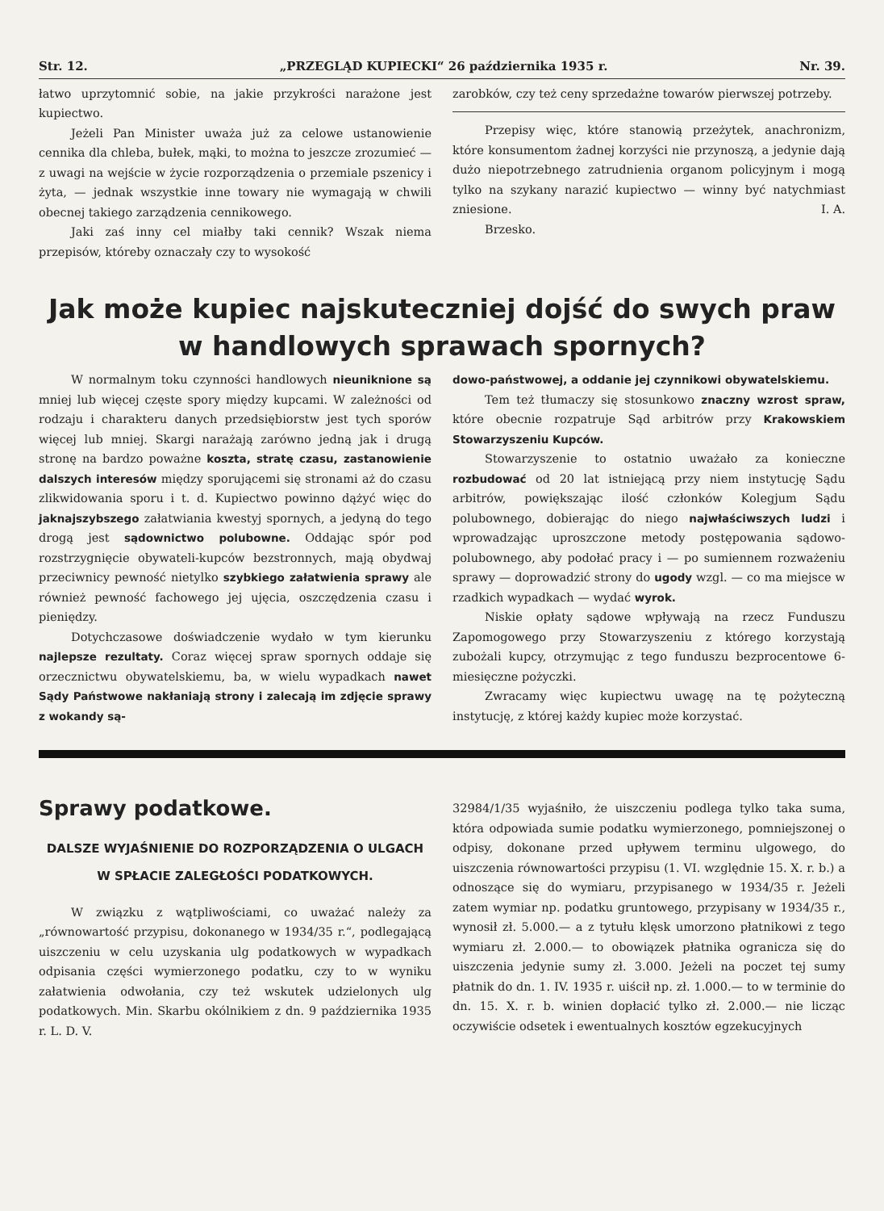Str. 12. „PRZEGLĄD KUPIECKI“ 26 października 1935 r. Nr. 39.
łatwo uprzytomnić sobie, na jakie przykrości narażone jest kupiectwo.
Jeżeli Pan Minister uważa już za celowe ustanowienie cennika dla chleba, bułek, mąki, to można to jeszcze zrozumieć — z uwagi na wejście w życie rozporządzenia o przemiale pszenicy i żyta, — jednak wszystkie inne towary nie wymagają w chwili obecnej takiego zarządzenia cennikowego.
Jaki zaś inny cel miałby taki cennik? Wszak niema przepisów, któreby oznaczały czy to wysokość
zarobków, czy też ceny sprzedażne towarów pierwszej potrzeby.
Przepisy więc, które stanowią przeżytek, anachronizm, które konsumentom żadnej korzyści nie przynoszą, a jedynie dają dużo niepotrzebnego zatrudnienia organom policyjnym i mogą tylko na szykany narazić kupiectwo — winny być natychmiast zniesione. I. A.
Brzesko.
Jak może kupiec najskuteczniej dojść do swych praw w handlowych sprawach spornych?
W normalnym toku czynności handlowych nieuniknione są mniej lub więcej częste spory między kupcami. W zależności od rodzaju i charakteru danych przedsiębiorstw jest tych sporów więcej lub mniej. Skargi narażają zarówno jedną jak i drugą stronę na bardzo poważne koszta, stratę czasu, zastanowienie dalszych interesów między sporującemi się stronami aż do czasu zlikwidowania sporu i t. d. Kupiectwo powinno dążyć więc do jaknajszybszego załatwiania kwestyj spornych, a jedyną do tego drogą jest sądownictwo polubowne. Oddając spór pod rozstrzygnięcie obywateli-kupców bezstronnych, mają obydwaj przeciwnicy pewność nietylko szybkiego załatwienia sprawy ale również pewność fachowego jej ujęcia, oszczędzenia czasu i pieniędzy.
Dotychczasowe doświadczenie wydało w tym kierunku najlepsze rezultaty. Coraz więcej spraw spornych oddaje się orzecznictwu obywatelskiemu, ba, w wielu wypadkach nawet Sądy Państwowe nakłaniają strony i zalecają im zdjęcie sprawy z wokandy są-
dowo-państwowej, a oddanie jej czynnikowi obywatelskiemu.
Tem też tłumaczy się stosunkowo znaczny wzrost spraw, które obecnie rozpatruje Sąd arbitrów przy Krakowskiem Stowarzyszeniu Kupców.
Stowarzyszenie to ostatnio uważało za konieczne rozbudować od 20 lat istniejącą przy niem instytucję Sądu arbitrów, powiększając ilość członków Kolegjum Sądu polubownego, dobierając do niego najwłaściwszych ludzi i wprowadzając uproszczone metody postępowania sądowo-polubownego, aby podołać pracy i — po sumiennem rozważeniu sprawy — doprowadzić strony do ugody wzgl. — co ma miejsce w rzadkich wypadkach — wydać wyrok.
Niskie opłaty sądowe wpływają na rzecz Funduszu Zapomogowego przy Stowarzyszeniu z którego korzystają zubożali kupcy, otrzymując z tego funduszu bezprocentowe 6-miesięczne pożyczki.
Zwracamy więc kupiectwu uwagę na tę pożyteczną instytucję, z której każdy kupiec może korzystać.
Sprawy podatkowe.
DALSZE WYJAŚNIENIE DO ROZPORZĄDZENIA O ULGACH W SPŁACIE ZALEGŁOŚCI PODATKOWYCH.
W związku z wątpliwościami, co uważać należy za „równowartość przypisu, dokonanego w 1934/35 r.“, podlegającą uiszczeniu w celu uzyskania ulg podatkowych w wypadkach odpisania części wymierzonego podatku, czy to w wyniku załatwienia odwołania, czy też wskutek udzielonych ulg podatkowych. Min. Skarbu okólnikiem z dn. 9 października 1935 r. L. D. V.
32984/1/35 wyjaśniło, że uiszczeniu podlega tylko taka suma, która odpowiada sumie podatku wymierzonego, pomniejszonej o odpisy, dokonane przed upływem terminu ulgowego, do uiszczenia równowartości przypisu (1. VI. względnie 15. X. r. b.) a odnoszące się do wymiaru, przypisanego w 1934/35 r. Jeżeli zatem wymiar np. podatku gruntowego, przypisany w 1934/35 r., wynosił zł. 5.000.— a z tytułu klęsk umorzono płatnikowi z tego wymiaru zł. 2.000.— to obowiązek płatnika ogranicza się do uiszczenia jedynie sumy zł. 3.000. Jeżeli na poczet tej sumy płatnik do dn. 1. IV. 1935 r. uiścił np. zł. 1.000.— to w terminie do dn. 15. X. r. b. winien dopłacić tylko zł. 2.000.— nie licząc oczywiście odsetek i ewentualnych kosztów egzekucyjnych